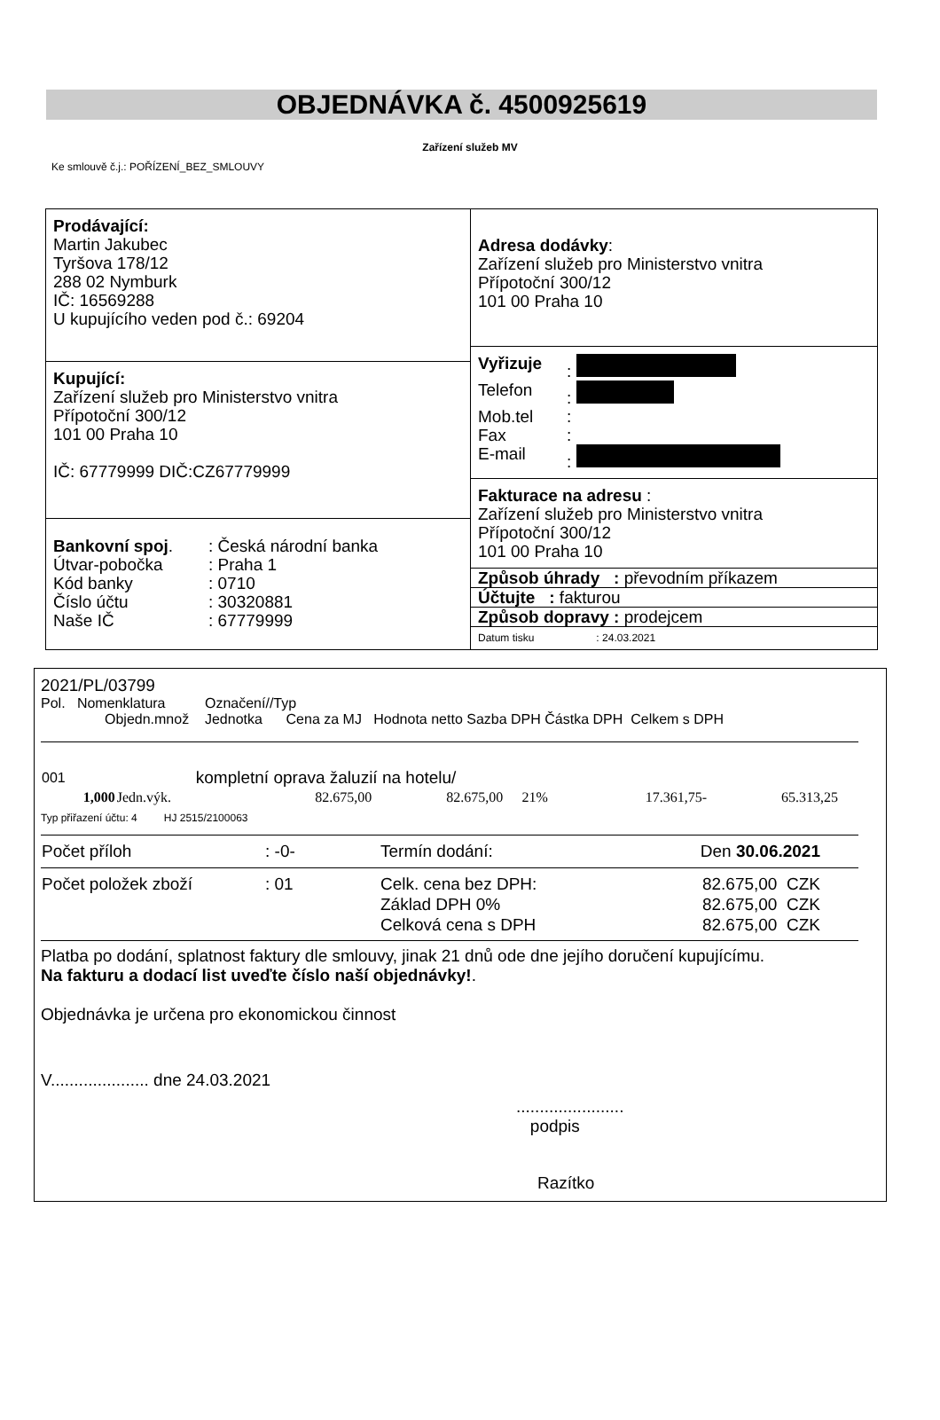OBJEDNÁVKA č. 4500925619
Zařízení služeb MV
Ke smlouvě č.j.: POŘÍZENÍ_BEZ_SMLOUVY
Prodávající:
Martin Jakubec
Tyršova 178/12
288 02 Nymburk
IČ: 16569288
U kupujícího veden pod č.: 69204
Kupující:
Zařízení služeb pro Ministerstvo vnitra
Přípotoční 300/12
101 00 Praha 10
IČ: 67779999 DIČ:CZ67779999
Bankovní spoj.: Česká národní banka Útvar-pobočka: Praha 1 Kód banky: 0710 Číslo účtu: 30320881 Naše IČ: 67779999
Adresa dodávky:
Zařízení služeb pro Ministerstvo vnitra
Přípotoční 300/12
101 00 Praha 10
Vyřizuje: Telefon: Mob.tel: Fax: E-mail:
Fakturace na adresu :
Zařízení služeb pro Ministerstvo vnitra
Přípotoční 300/12
101 00 Praha 10
Způsob úhrady : převodním příkazem
Účtujte : fakturou
Způsob dopravy : prodejcem
Datum tisku : 24.03.2021
2021/PL/03799
Pol. Nomenklatura Označení//Typ
Objedn.množ Jednotka Cena za MJ Hodnota netto Sazba DPH Částka DPH Celkem s DPH
| 001 | | kompletní oprava žaluzií na hotelu/ | | | | | |
| | 1,000 | Jedn.výk. | 82.675,00 | 82.675,00 | 21% | 17.361,75- | 65.313,25 |
Typ přiřazení účtu: 4 HJ 2515/2100063
| Počet příloh | : -0- | Termín dodání: | Den 30.06.2021 |
| Počet položek zboží | : 01 | Celk. cena bez DPH: | 82.675,00 CZK |
| | | Základ DPH 0% | 82.675,00 CZK |
| | | Celková cena s DPH | 82.675,00 CZK |
Platba po dodání, splatnost faktury dle smlouvy, jinak 21 dnů ode dne jejího doručení kupujícímu.
Na fakturu a dodací list uveďte číslo naší objednávky!.
Objednávka je určena pro ekonomickou činnost
V..................... dne 24.03.2021
.......................
podpis
Razítko